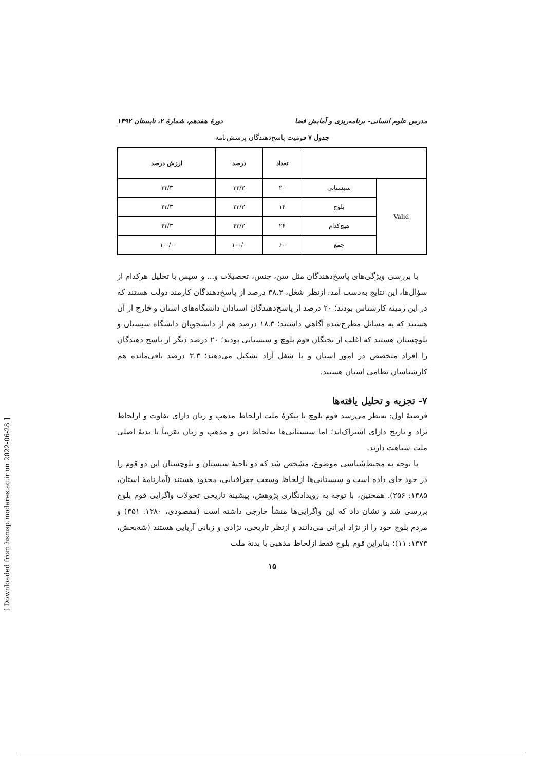مدرس علوم انسانی- برنامه‌ریزی و آمایش فضا دورهٔ هفدهم، شمارهٔ ۲، تابستان ۱۳۹۲
جدول ۷ قومیت پاسخ‌دهندگان پرسش‌نامه
| | | تعداد | درصد | ارزش درصد |
| --- | --- | --- | --- | --- |
| Valid | سیستانی | ۲۰ | ۳۳/۳ | ۳۳/۳ |
| | بلوچ | ۱۴ | ۲۳/۳ | ۲۳/۳ |
| | هیچ‌کدام | ۲۶ | ۴۳/۳ | ۴۳/۳ |
| | جمع | ۶۰ | ۱۰۰/۰ | ۱۰۰/۰ |
با بررسی ویژگی‌های پاسخ‌دهندگان مثل سن، جنس، تحصیلات و... و سپس با تحلیل هرکدام از سؤال‌ها، این نتایج به‌دست آمد: ازنظر شغل، ۳۸.۳ درصد از پاسخ‌دهندگان کارمند دولت هستند که در این زمینه کارشناس بودند؛ ۲۰ درصد از پاسخ‌دهندگان استادان دانشگاه‌های استان و خارج از آن هستند که به مسائل مطرح‌شده آگاهی داشتند؛ ۱۸.۳ درصد هم از دانشجویان دانشگاه سیستان و بلوچستان هستند که اغلب از نخبگان قوم بلوچ و سیستانی بودند؛ ۲۰ درصد دیگر از پاسخ دهندگان را افراد متخصص در امور استان و با شغل آزاد تشکیل می‌دهند؛ ۳.۳ درصد باقی‌مانده هم کارشناسان نظامی استان هستند.
۷- تجزیه و تحلیل یافته‌ها
فرضیهٔ اول: به‌نظر می‌رسد قوم بلوچ با پیکرهٔ ملت ازلحاظ مذهب و زبان دارای تفاوت و ازلحاظ نژاد و تاریخ دارای اشتراک‌اند؛ اما سیستانی‌ها به‌لحاظ دین و مذهب و زبان تقریباً با بدنهٔ اصلی ملت شباهت دارند.
با توجه به محیط‌شناسی موضوع، مشخص شد که دو ناحیهٔ سیستان و بلوچستان این دو قوم را در خود جای داده است و سیستانی‌ها ازلحاظ وسعت جغرافیایی، محدود هستند (آمارنامهٔ استان، ۱۳۸۵: ۲۵۶). همچنین، با توجه به رویدادنگاری پژوهش، پیشینهٔ تاریخی تحولات واگرایی قوم بلوچ بررسی شد و نشان داد که این واگرایی‌ها منشأ خارجی داشته است (مقصودی، ۱۳۸۰: ۳۵۱) و مردم بلوچ خود را از نژاد ایرانی می‌دانند و ازنظر تاریخی، نژادی و زبانی آریایی هستند (شه‌بخش، ۱۳۷۳: ۱۱)؛ بنابراین قوم بلوچ فقط ازلحاظ مذهبی با بدنهٔ ملت
۱۵
[ Downloaded from hsmsp.modares.ac.ir on 2022-06-28 ]